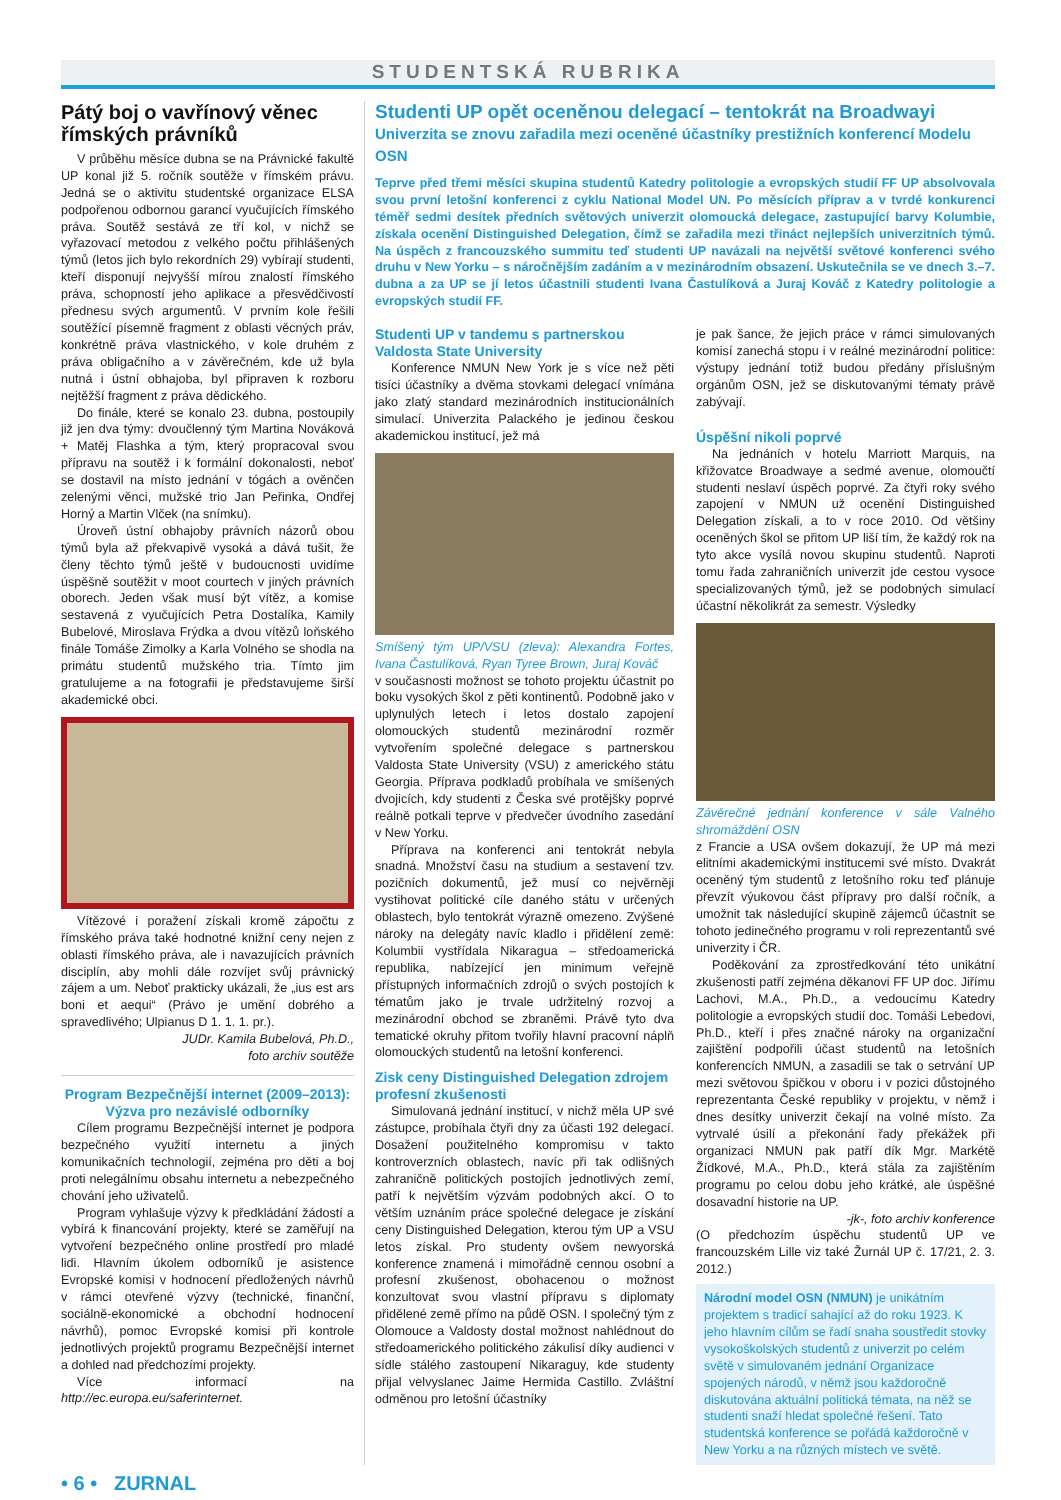STUDENTSKÁ RUBRIKA
Pátý boj o vavřínový věnec římských právníků
V průběhu měsíce dubna se na Právnické fakultě UP konal již 5. ročník soutěže v římském právu. Jedná se o aktivitu studentské organizace ELSA podpořenou odbornou garancí vyučujících římského práva. Soutěž sestává ze tří kol, v nichž se vyřazovací metodou z velkého počtu přihlášených týmů (letos jich bylo rekordních 29) vybírají studenti, kteří disponují nejvyšší mírou znalostí římského práva, schopností jeho aplikace a přesvědčivostí přednesu svých argumentů. V prvním kole řešili soutěžící písemně fragment z oblasti věcných práv, konkrétně práva vlastnického, v kole druhém z práva obligačního a v závěrečném, kde už byla nutná i ústní obhajoba, byl připraven k rozboru nejtěžší fragment z práva dědického.
Do finále, které se konalo 23. dubna, postoupily již jen dva týmy: dvoučlenný tým Martina Nováková + Matěj Flashka a tým, který propracoval svou přípravu na soutěž i k formální dokonalosti, neboť se dostavil na místo jednání v tógách a ověnčen zelenými věnci, mužské trio Jan Peřinka, Ondřej Horný a Martin Vlček (na snímku).
Úroveň ústní obhajoby právních názorů obou týmů byla až překvapivě vysoká a dává tušit, že členy těchto týmů ještě v budoucnosti uvidíme úspěšně soutěžit v moot courtech v jiných právních oborech. Jeden však musí být vítěz, a komise sestavená z vyučujících Petra Dostalíka, Kamily Bubelové, Miroslava Frýdka a dvou vítězů loňského finále Tomáše Zimolky a Karla Volného se shodla na primátu studentů mužského tria. Tímto jim gratulujeme a na fotografii je představujeme širší akademické obci.
Vítězové i poražení získali kromě zápočtu z římského práva také hodnotné knižní ceny nejen z oblasti římského práva, ale i navazujících právních disciplín, aby mohli dále rozvíjet svůj právnický zájem a um. Neboť prakticky ukázali, že „ius est ars boni et aequi“ (Právo je umění dobrého a spravedlivého; Ulpianus D 1. 1. 1. pr.).
JUDr. Kamila Bubelová, Ph.D.,
foto archiv soutěže
Program Bezpečnější internet (2009–2013): Výzva pro nezávislé odborníky
Cílem programu Bezpečnější internet je podpora bezpečného využití internetu a jiných komunikačních technologií, zejména pro děti a boj proti nelegálnímu obsahu internetu a nebezpečného chování jeho uživatelů.
Program vyhlašuje výzvy k předkládání žádostí a vybírá k financování projekty, které se zaměřují na vytvoření bezpečného online prostředí pro mladé lidi. Hlavním úkolem odborníků je asistence Evropské komisi v hodnocení předložených návrhů v rámci otevřené výzvy (technické, finanční, sociálně-ekonomické a obchodní hodnocení návrhů), pomoc Evropské komisi při kontrole jednotlivých projektů programu Bezpečnější internet a dohled nad předchozími projekty.
Více informací na http://ec.europa.eu/saferinternet.
Studenti UP opět oceněnou delegací – tentokrát na Broadwayi
Univerzita se znovu zařadila mezi oceněné účastníky prestižních konferencí Modelu OSN
Teprve před třemi měsíci skupina studentů Katedry politologie a evropských studií FF UP absolvovala svou první letošní konferenci z cyklu National Model UN. Po měsících příprav a v tvrdé konkurenci téměř sedmi desítek předních světových univerzit olomoucká delegace, zastupující barvy Kolumbie, získala ocenění Distinguished Delegation, čímž se zařadila mezi třináct nejlepších univerzitních týmů. Na úspěch z francouzského summitu teď studenti UP navázali na největší světové konferenci svého druhu v New Yorku – s náročnějším zadáním a v mezinárodním obsazení. Uskutečnila se ve dnech 3.–7. dubna a za UP se jí letos účastnili studenti Ivana Častulíková a Juraj Kováč z Katedry politologie a evropských studií FF.
Studenti UP v tandemu s partnerskou Valdosta State University
Konference NMUN New York je s více než pěti tisíci účastníky a dvěma stovkami delegací vnímána jako zlatý standard mezinárodních institucionálních simulací. Univerzita Palackého je jedinou českou akademickou institucí, jež má
Smíšený tým UP/VSU (zleva): Alexandra Fortes, Ivana Častulíková, Ryan Tyree Brown, Juraj Kováč
v současnosti možnost se tohoto projektu účastnit po boku vysokých škol z pěti kontinentů. Podobně jako v uplynulých letech i letos dostalo zapojení olomouckých studentů mezinárodní rozměr vytvořením společné delegace s partnerskou Valdosta State University (VSU) z amerického státu Georgia. Příprava podkladů probíhala ve smíšených dvojicích, kdy studenti z Česka své protějšky poprvé reálně potkali teprve v předvečer úvodního zasedání v New Yorku.
Příprava na konferenci ani tentokrát nebyla snadná. Množství času na studium a sestavení tzv. pozičních dokumentů, jež musí co nejvěrněji vystihovat politické cíle daného státu v určených oblastech, bylo tentokrát výrazně omezeno. Zvýšené nároky na delegáty navíc kladlo i přidělení země: Kolumbii vystřídala Nikaragua – středoamerická republika, nabízející jen minimum veřejně přístupných informačních zdrojů o svých postojích k tématům jako je trvale udržitelný rozvoj a mezinárodní obchod se zbraněmi. Právě tyto dva tematické okruhy přitom tvořily hlavní pracovní náplň olomouckých studentů na letošní konferenci.
Zisk ceny Distinguished Delegation zdrojem profesní zkušenosti
Simulovaná jednání institucí, v nichž měla UP své zástupce, probíhala čtyři dny za účasti 192 delegací. Dosažení použitelného kompromisu v takto kontroverzních oblastech, navíc při tak odlišných zahraničně politických postojích jednotlivých zemí, patří k největším výzvám podobných akcí. O to větším uznáním práce společné delegace je získání ceny Distinguished Delegation, kterou tým UP a VSU letos získal. Pro studenty ovšem newyorská konference znamená i mimořádně cennou osobní a profesní zkušenost, obohacenou o možnost konzultovat svou vlastní přípravu s diplomaty přidělené země přímo na půdě OSN. I společný tým z Olomouce a Valdosty dostal možnost nahlédnout do středoamerického politického zákulisí díky audienci v sídle stálého zastoupení Nikaraguy, kde studenty přijal velvyslanec Jaime Hermida Castillo. Zvláštní odměnou pro letošní účastníky
je pak šance, že jejich práce v rámci simulovaných komisí zanechá stopu i v reálné mezinárodní politice: výstupy jednání totiž budou předány příslušným orgánům OSN, jež se diskutovanými tématy právě zabývají.
Úspěšní nikoli poprvé
Na jednáních v hotelu Marriott Marquis, na křižovatce Broadwaye a sedmé avenue, olomoučtí studenti neslaví úspěch poprvé. Za čtyři roky svého zapojení v NMUN už ocenění Distinguished Delegation získali, a to v roce 2010. Od většiny oceněných škol se přitom UP liší tím, že každý rok na tyto akce vysílá novou skupinu studentů. Naproti tomu řada zahraničních univerzit jde cestou vysoce specializovaných týmů, jež se podobných simulací účastní několikrát za semestr. Výsledky
Závěrečné jednání konference v sále Valného shromáždění OSN
z Francie a USA ovšem dokazují, že UP má mezi elitními akademickými institucemi své místo. Dvakrát oceněný tým studentů z letošního roku teď plánuje převzít výukovou část přípravy pro další ročník, a umožnit tak následující skupině zájemců účastnit se tohoto jedinečného programu v roli reprezentantů své univerzity i ČR.
Poděkování za zprostředkování této unikátní zkušenosti patří zejména děkanovi FF UP doc. Jiřímu Lachovi, M.A., Ph.D., a vedoucímu Katedry politologie a evropských studií doc. Tomáši Lebedovi, Ph.D., kteří i přes značné nároky na organizační zajištění podpořili účast studentů na letošních konferencích NMUN, a zasadili se tak o setrvání UP mezi světovou špičkou v oboru i v pozici důstojného reprezentanta České republiky v projektu, v němž i dnes desítky univerzit čekají na volné místo. Za vytrvalé úsilí a překonání řady překážek při organizaci NMUN pak patří dík Mgr. Markétě Žídkové, M.A., Ph.D., která stála za zajištěním programu po celou dobu jeho krátké, ale úspěšné dosavadní historie na UP.
-jk-, foto archiv konference
(O předchozím úspěchu studentů UP ve francouzském Lille viz také Žurnál UP č. 17/21, 2. 3. 2012.)
Národní model OSN (NMUN) je unikátním projektem s tradicí sahající až do roku 1923. K jeho hlavním cílům se řadí snaha soustředit stovky vysokoškolských studentů z univerzit po celém světě v simulovaném jednání Organizace spojených národů, v němž jsou každoročně diskutována aktuální politická témata, na něž se studenti snaží hledat společné řešení. Tato studentská konference se pořádá každoročně v New Yorku a na různých místech ve světě.
• 6 • ZURNAL